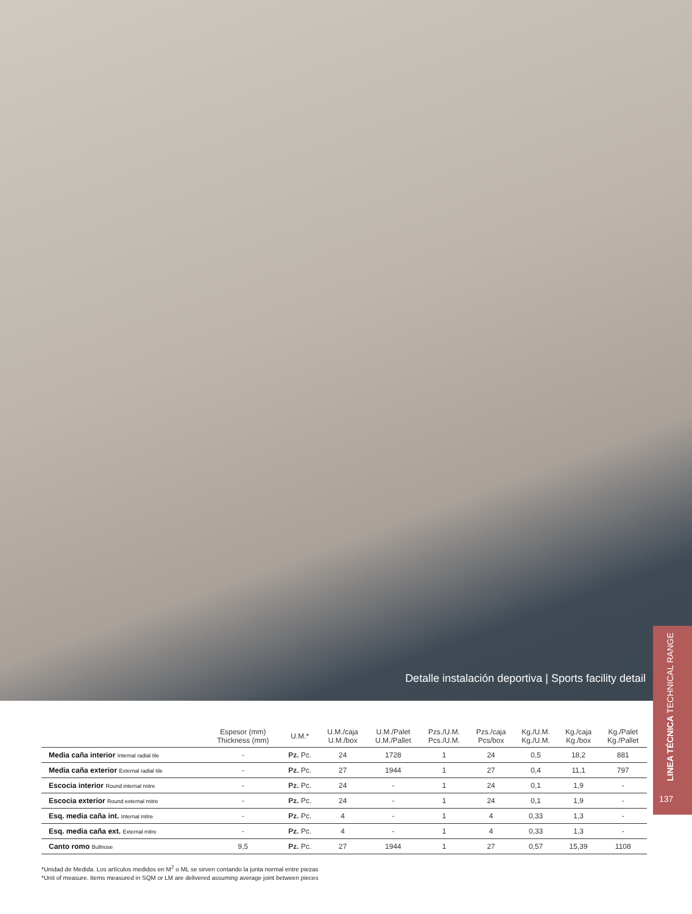Detalle instalación deportiva | Sports facility detail
LINEA TÉCNICA TECHNICAL RANGE
137
| | Espesor (mm) Thickness (mm) | U.M.* | U.M./caja U.M./box | U.M./Palet U.M./Pallet | Pzs./U.M. Pcs./U.M. | Pzs./caja Pcs/box | Kg./U.M. Kg./U.M. | Kg./caja Kg./box | Kg./Palet Kg./Pallet |
| --- | --- | --- | --- | --- | --- | --- | --- | --- | --- |
| Media caña interior Internal radial tile | - | Pz. Pc. | 24 | 1728 | 1 | 24 | 0,5 | 18,2 | 881 |
| Media caña exterior External radial tile | - | Pz. Pc. | 27 | 1944 | 1 | 27 | 0,4 | 11,1 | 797 |
| Escocia interior Round internal mitre | - | Pz. Pc. | 24 | - | 1 | 24 | 0,1 | 1,9 | - |
| Escocia exterior Round external mitre | - | Pz. Pc. | 24 | - | 1 | 24 | 0,1 | 1,9 | - |
| Esq. media caña int. Internal mitre | - | Pz. Pc. | 4 | - | 1 | 4 | 0,33 | 1,3 | - |
| Esq. media caña ext. External mitre | - | Pz. Pc. | 4 | - | 1 | 4 | 0,33 | 1,3 | - |
| Canto romo Bullnose | 9,5 | Pz. Pc. | 27 | 1944 | 1 | 27 | 0,57 | 15,39 | 1108 |
*Unidad de Medida. Los artículos medidos en M<sup>2</sup> o ML se sirven contando la junta normal entre piezas
*Unit of measure. Items measured in SQM or LM are delivered assuming average joint between pieces